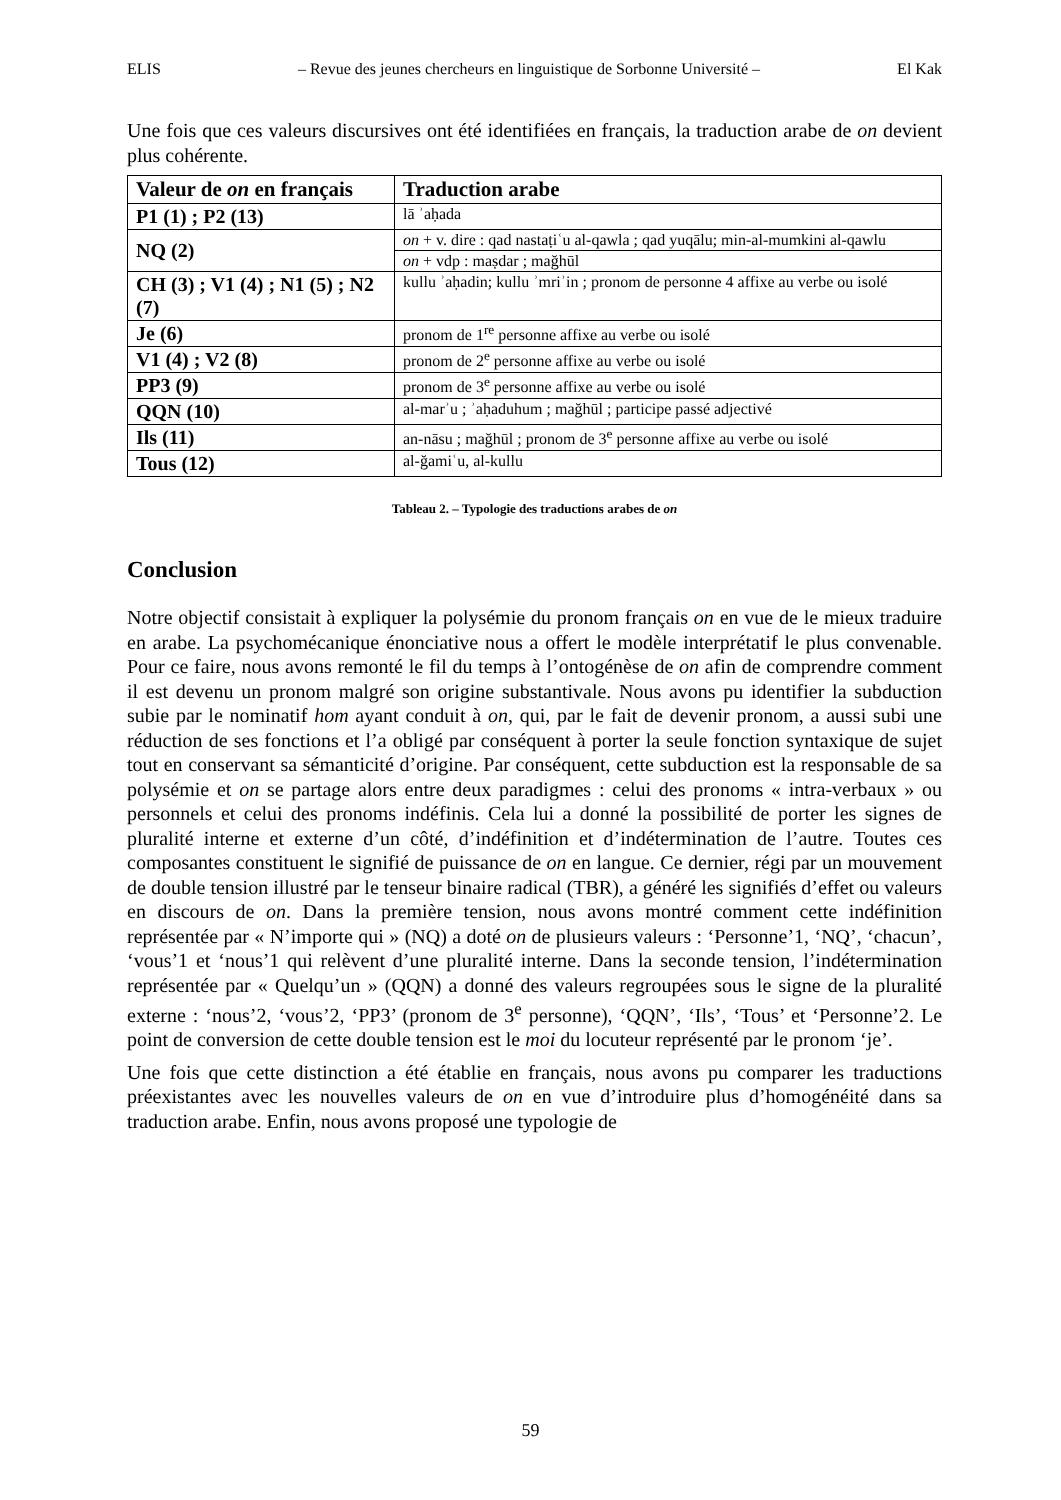ELIS – Revue des jeunes chercheurs en linguistique de Sorbonne Université – El Kak
Une fois que ces valeurs discursives ont été identifiées en français, la traduction arabe de on devient plus cohérente.
| Valeur de on en français | Traduction arabe |
| --- | --- |
| P1 (1) ; P2 (13) | lā ʾaḥada |
| NQ (2) | on + v. dire : qad nastaṭiʿu al-qawla ; qad yuqālu; min-al-mumkini al-qawlu |
| | on + vdp : maṣdar ; mağhūl |
| CH (3) ; V1 (4) ; N1 (5) ; N2 (7) | kullu ʾaḥadin; kullu ʾmriʾin ; pronom de personne 4 affixe au verbe ou isolé |
| Je (6) | pronom de 1<sup>re</sup> personne affixe au verbe ou isolé |
| V1 (4) ; V2 (8) | pronom de 2<sup>e</sup> personne affixe au verbe ou isolé |
| PP3 (9) | pronom de 3<sup>e</sup> personne affixe au verbe ou isolé |
| QQN (10) | al-marʾu ; ʾaḥaduhum ; mağhūl ; participe passé adjectivé |
| Ils (11) | an-nāsu ; mağhūl ; pronom de 3<sup>e</sup> personne affixe au verbe ou isolé |
| Tous (12) | al-ğamiʿu, al-kullu |
Tableau 2. – Typologie des traductions arabes de on
Conclusion
Notre objectif consistait à expliquer la polysémie du pronom français on en vue de le mieux traduire en arabe. La psychomécanique énonciative nous a offert le modèle interprétatif le plus convenable. Pour ce faire, nous avons remonté le fil du temps à l’ontogénèse de on afin de comprendre comment il est devenu un pronom malgré son origine substantivale. Nous avons pu identifier la subduction subie par le nominatif hom ayant conduit à on, qui, par le fait de devenir pronom, a aussi subi une réduction de ses fonctions et l’a obligé par conséquent à porter la seule fonction syntaxique de sujet tout en conservant sa sémanticité d’origine. Par conséquent, cette subduction est la responsable de sa polysémie et on se partage alors entre deux paradigmes : celui des pronoms « intra-verbaux » ou personnels et celui des pronoms indéfinis. Cela lui a donné la possibilité de porter les signes de pluralité interne et externe d’un côté, d’indéfinition et d’indétermination de l’autre. Toutes ces composantes constituent le signifié de puissance de on en langue. Ce dernier, régi par un mouvement de double tension illustré par le tenseur binaire radical (TBR), a généré les signifiés d’effet ou valeurs en discours de on. Dans la première tension, nous avons montré comment cette indéfinition représentée par « N’importe qui » (NQ) a doté on de plusieurs valeurs : ‘Personne’1, ‘NQ’, ‘chacun’, ‘vous’1 et ‘nous’1 qui relèvent d’une pluralité interne. Dans la seconde tension, l’indétermination représentée par « Quelqu’un » (QQN) a donné des valeurs regroupées sous le signe de la pluralité externe : ‘nous’2, ‘vous’2, ‘PP3’ (pronom de 3<sup>e</sup> personne), ‘QQN’, ‘Ils’, ‘Tous’ et ‘Personne’2. Le point de conversion de cette double tension est le moi du locuteur représenté par le pronom ‘je’.
Une fois que cette distinction a été établie en français, nous avons pu comparer les traductions préexistantes avec les nouvelles valeurs de on en vue d’introduire plus d’homogénéité dans sa traduction arabe. Enfin, nous avons proposé une typologie de
59